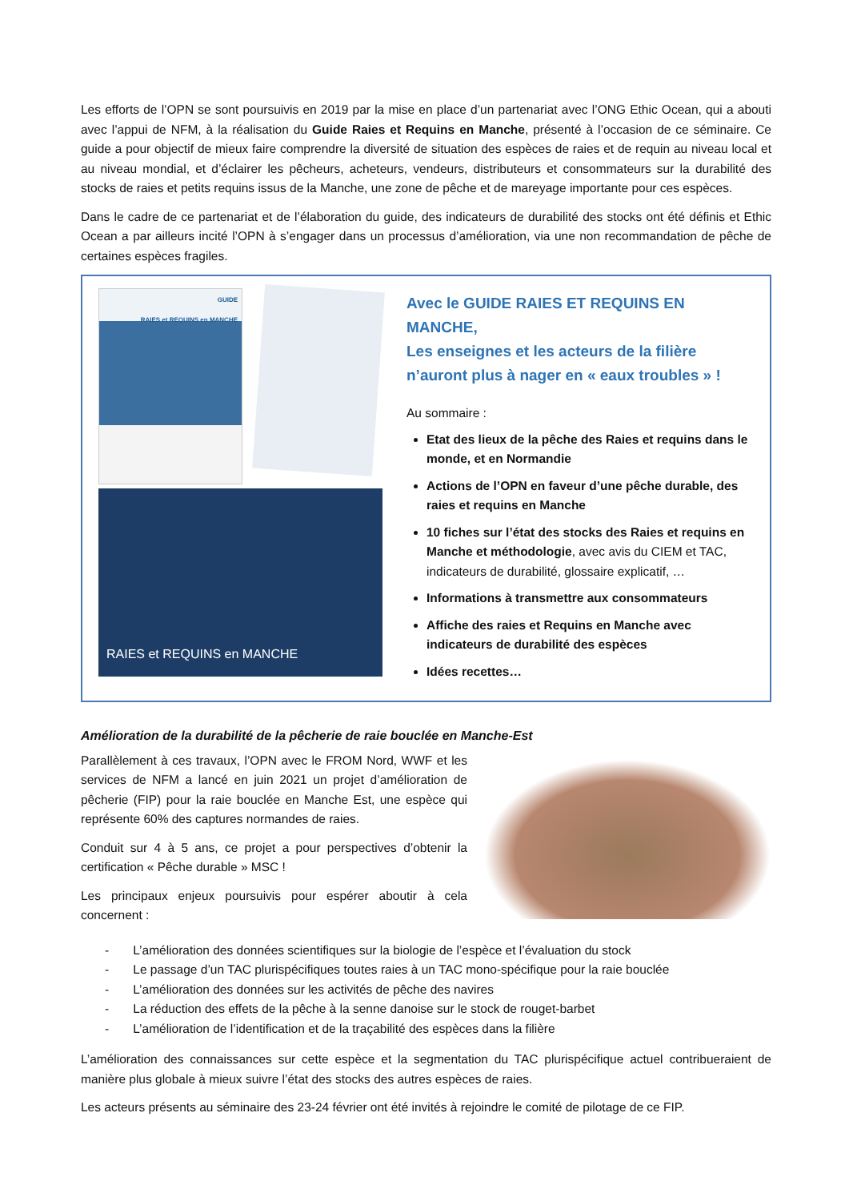Les efforts de l’OPN se sont poursuivis en 2019 par la mise en place d’un partenariat avec l’ONG Ethic Ocean, qui a abouti avec l’appui de NFM, à la réalisation du Guide Raies et Requins en Manche, présenté à l’occasion de ce séminaire. Ce guide a pour objectif de mieux faire comprendre la diversité de situation des espèces de raies et de requin au niveau local et au niveau mondial, et d’éclairer les pêcheurs, acheteurs, vendeurs, distributeurs et consommateurs sur la durabilité des stocks de raies et petits requins issus de la Manche, une zone de pêche et de mareyage importante pour ces espèces.
Dans le cadre de ce partenariat et de l’élaboration du guide, des indicateurs de durabilité des stocks ont été définis et Ethic Ocean a par ailleurs incité l’OPN à s’engager dans un processus d’amélioration, via une non recommandation de pêche de certaines espèces fragiles.
GUIDE
RAIES et REQUINS en MANCHE
RAIES et REQUINS en MANCHE
Avec le GUIDE RAIES ET REQUINS EN MANCHE,
Les enseignes et les acteurs de la filière n’auront plus à nager en « eaux troubles » !
Au sommaire :
Etat des lieux de la pêche des Raies et requins dans le monde, et en Normandie
Actions de l’OPN en faveur d’une pêche durable, des raies et requins en Manche
10 fiches sur l’état des stocks des Raies et requins en Manche et méthodologie, avec avis du CIEM et TAC, indicateurs de durabilité, glossaire explicatif, …
Informations à transmettre aux consommateurs
Affiche des raies et Requins en Manche avec indicateurs de durabilité des espèces
Idées recettes…
Amélioration de la durabilité de la pêcherie de raie bouclée en Manche-Est
Parallèlement à ces travaux, l’OPN avec le FROM Nord, WWF et les services de NFM a lancé en juin 2021 un projet d’amélioration de pêcherie (FIP) pour la raie bouclée en Manche Est, une espèce qui représente 60% des captures normandes de raies.
Conduit sur 4 à 5 ans, ce projet a pour perspectives d’obtenir la certification « Pêche durable » MSC !
Les principaux enjeux poursuivis pour espérer aboutir à cela concernent :
- L’amélioration des données scientifiques sur la biologie de l’espèce et l’évaluation du stock
- Le passage d’un TAC plurispécifiques toutes raies à un TAC mono-spécifique pour la raie bouclée
- L’amélioration des données sur les activités de pêche des navires
- La réduction des effets de la pêche à la senne danoise sur le stock de rouget-barbet
- L’amélioration de l’identification et de la traçabilité des espèces dans la filière
L’amélioration des connaissances sur cette espèce et la segmentation du TAC plurispécifique actuel contribueraient de manière plus globale à mieux suivre l’état des stocks des autres espèces de raies.
Les acteurs présents au séminaire des 23-24 février ont été invités à rejoindre le comité de pilotage de ce FIP.